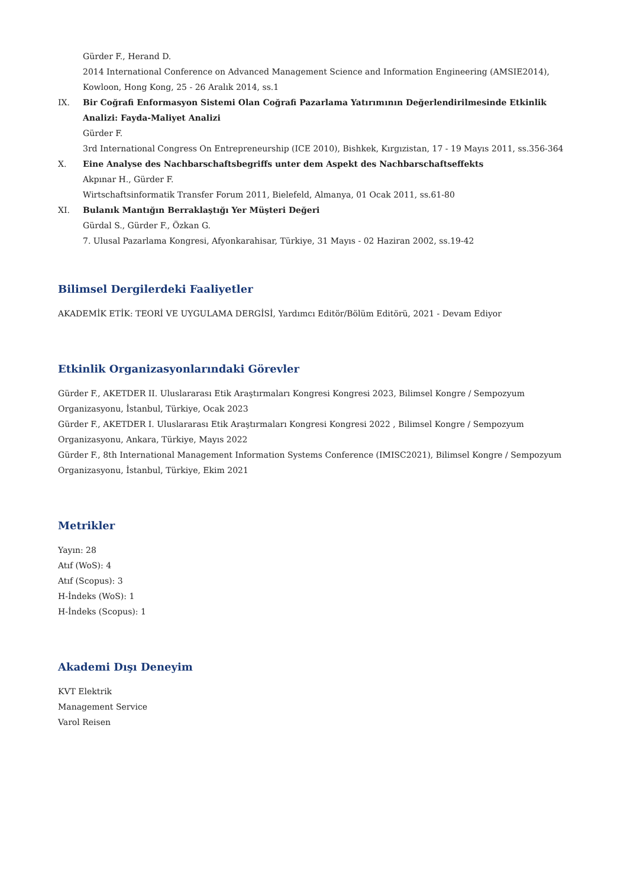Gürder F., Herand D.
2014 International Conference on Advanced Management Science and Information Engineering (AMSIE2014), Kowloon, Hong Kong, 25 - 26 Aralık 2014, ss.1
IX. Bir Coğrafi Enformasyon Sistemi Olan Coğrafi Pazarlama Yatırımının Değerlendirilmesinde Etkinlik Analizi: Fayda-Maliyet Analizi
Gürder F.
3rd International Congress On Entrepreneurship (ICE 2010), Bishkek, Kırgızistan, 17 - 19 Mayıs 2011, ss.356-364
X. Eine Analyse des Nachbarschaftsbegriffs unter dem Aspekt des Nachbarschaftseffekts
Akpınar H., Gürder F.
Wirtschaftsinformatik Transfer Forum 2011, Bielefeld, Almanya, 01 Ocak 2011, ss.61-80
XI. Bulanık Mantığın Berraklaştığı Yer Müşteri Değeri
Gürdal S., Gürder F., Özkan G.
7. Ulusal Pazarlama Kongresi, Afyonkarahisar, Türkiye, 31 Mayıs - 02 Haziran 2002, ss.19-42
Bilimsel Dergilerdeki Faaliyetler
AKADEMİK ETİK: TEORİ VE UYGULAMA DERGİSİ, Yardımcı Editör/Bölüm Editörü, 2021 - Devam Ediyor
Etkinlik Organizasyonlarındaki Görevler
Gürder F., AKETDER II. Uluslararası Etik Araştırmaları Kongresi Kongresi 2023, Bilimsel Kongre / Sempozyum Organizasyonu, İstanbul, Türkiye, Ocak 2023
Gürder F., AKETDER I. Uluslararası Etik Araştırmaları Kongresi Kongresi 2022 , Bilimsel Kongre / Sempozyum Organizasyonu, Ankara, Türkiye, Mayıs 2022
Gürder F., 8th International Management Information Systems Conference (IMISC2021), Bilimsel Kongre / Sempozyum Organizasyonu, İstanbul, Türkiye, Ekim 2021
Metrikler
Yayın: 28
Atıf (WoS): 4
Atıf (Scopus): 3
H-İndeks (WoS): 1
H-İndeks (Scopus): 1
Akademi Dışı Deneyim
KVT Elektrik
Management Service
Varol Reisen